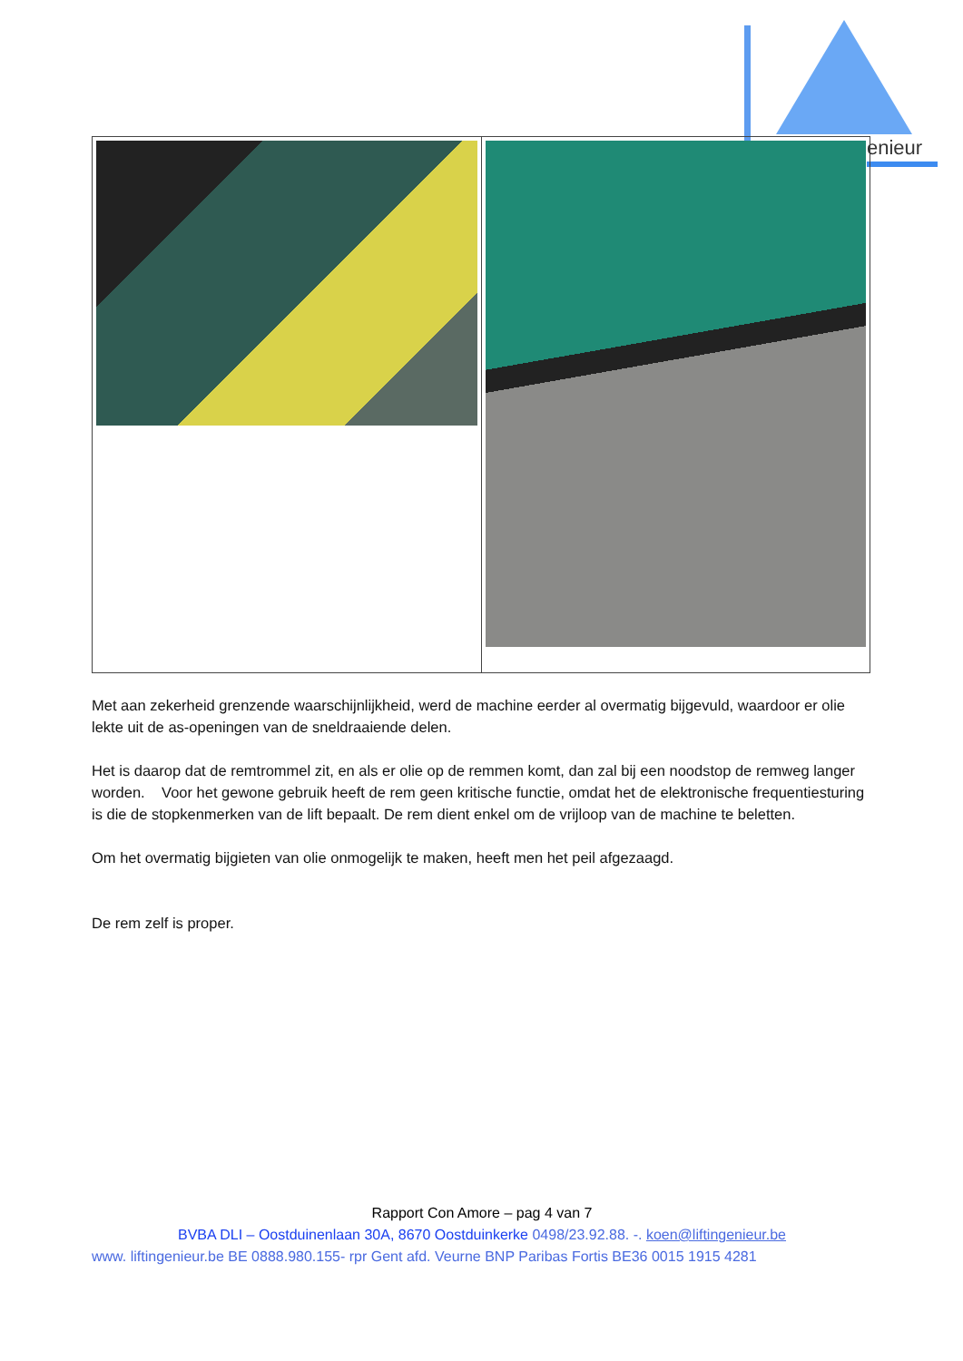enieur
Met aan zekerheid grenzende waarschijnlijkheid, werd de machine eerder al overmatig bijgevuld, waardoor er olie lekte uit de as-openingen van de sneldraaiende delen.
Het is daarop dat de remtrommel zit, en als er olie op de remmen komt, dan zal bij een noodstop de remweg langer worden. Voor het gewone gebruik heeft de rem geen kritische functie, omdat het de elektronische frequentiesturing is die de stopkenmerken van de lift bepaalt. De rem dient enkel om de vrijloop van de machine te beletten.
Om het overmatig bijgieten van olie onmogelijk te maken, heeft men het peil afgezaagd.
De rem zelf is proper.
Rapport Con Amore – pag 4 van 7
BVBA DLI – Oostduinenlaan 30A, 8670 Oostduinkerke 0498/23.92.88. -. koen@liftingenieur.be
www. liftingenieur.be BE 0888.980.155- rpr Gent afd. Veurne BNP Paribas Fortis BE36 0015 1915 4281